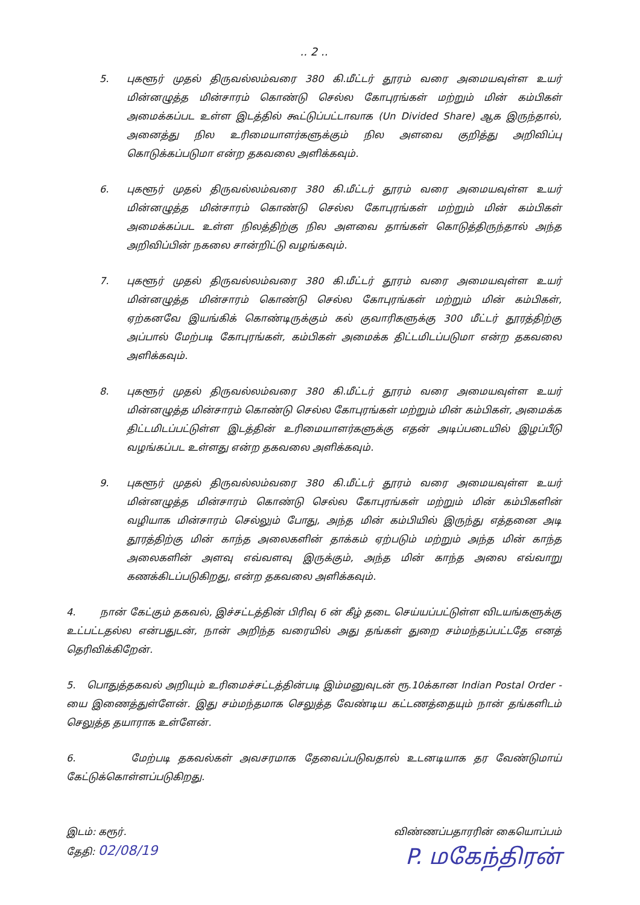.. 2 ..
5. புகளூர் முதல் திருவல்லம்வரை 380 கி.மீட்டர் தூரம் வரை அமையவுள்ள உயர் மின்னழுத்த மின்சாரம் கொண்டு செல்ல கோபுரங்கள் மற்றும் மின் கம்பிகள் அமைக்கப்பட உள்ள இடத்தில் கூட்டுப்பட்டாவாக (Un Divided Share) ஆக இருந்தால், அனைத்து நில உரிமையாளர்களுக்கும் நில அளவை குறித்து அறிவிப்பு கொடுக்கப்படுமா என்ற தகவலை அளிக்கவும்.
6. புகளூர் முதல் திருவல்லம்வரை 380 கி.மீட்டர் தூரம் வரை அமையவுள்ள உயர் மின்னழுத்த மின்சாரம் கொண்டு செல்ல கோபுரங்கள் மற்றும் மின் கம்பிகள் அமைக்கப்பட உள்ள நிலத்திற்கு நில அளவை தாங்கள் கொடுத்திருந்தால் அந்த அறிவிப்பின் நகலை சான்றிட்டு வழங்கவும்.
7. புகளூர் முதல் திருவல்லம்வரை 380 கி.மீட்டர் தூரம் வரை அமையவுள்ள உயர் மின்னழுத்த மின்சாரம் கொண்டு செல்ல கோபுரங்கள் மற்றும் மின் கம்பிகள், ஏற்கனவே இயங்கிக் கொண்டிருக்கும் கல் குவாரிகளுக்கு 300 மீட்டர் தூரத்திற்கு அப்பால் மேற்படி கோபுரங்கள், கம்பிகள் அமைக்க திட்டமிடப்படுமா என்ற தகவலை அளிக்கவும்.
8. புகளூர் முதல் திருவல்லம்வரை 380 கி.மீட்டர் தூரம் வரை அமையவுள்ள உயர் மின்னழுத்த மின்சாரம் கொண்டு செல்ல கோபுரங்கள் மற்றும் மின் கம்பிகள், அமைக்க திட்டமிடப்பட்டுள்ள இடத்தின் உரிமையாளர்களுக்கு எதன் அடிப்படையில் இழப்பீடு வழங்கப்பட உள்ளது என்ற தகவலை அளிக்கவும்.
9. புகளூர் முதல் திருவல்லம்வரை 380 கி.மீட்டர் தூரம் வரை அமையவுள்ள உயர் மின்னழுத்த மின்சாரம் கொண்டு செல்ல கோபுரங்கள் மற்றும் மின் கம்பிகளின் வழியாக மின்சாரம் செல்லும் போது, அந்த மின் கம்பியில் இருந்து எத்தனை அடி தூரத்திற்கு மின் காந்த அலைகளின் தாக்கம் ஏற்படும் மற்றும் அந்த மின் காந்த அலைகளின் அளவு எவ்வளவு இருக்கும், அந்த மின் காந்த அலை எவ்வாறு கணக்கிடப்படுகிறது, என்ற தகவலை அளிக்கவும்.
4. நான் கேட்கும் தகவல், இச்சட்டத்தின் பிரிவு 6 ன் கீழ் தடை செய்யப்பட்டுள்ள விடயங்களுக்கு உட்பட்டதல்ல என்பதுடன், நான் அறிந்த வரையில் அது தங்கள் துறை சம்மந்தப்பட்டதே எனத் தெரிவிக்கிறேன்.
5. பொதுத்தகவல் அறியும் உரிமைச்சட்டத்தின்படி இம்மனுவுடன் ரூ.10க்கான Indian Postal Order - யை இணைத்துள்ளேன். இது சம்மந்தமாக செலுத்த வேண்டிய கட்டணத்தையும் நான் தங்களிடம் செலுத்த தயாராக உள்ளேன்.
6. மேற்படி தகவல்கள் அவசரமாக தேவைப்படுவதால் உடனடியாக தர வேண்டுமாய் கேட்டுக்கொள்ளப்படுகிறது.
இடம்: கரூர்.
தேதி: 02/08/19
விண்ணப்பதாரரின் கையொப்பம்
P. மகேந்திரன்